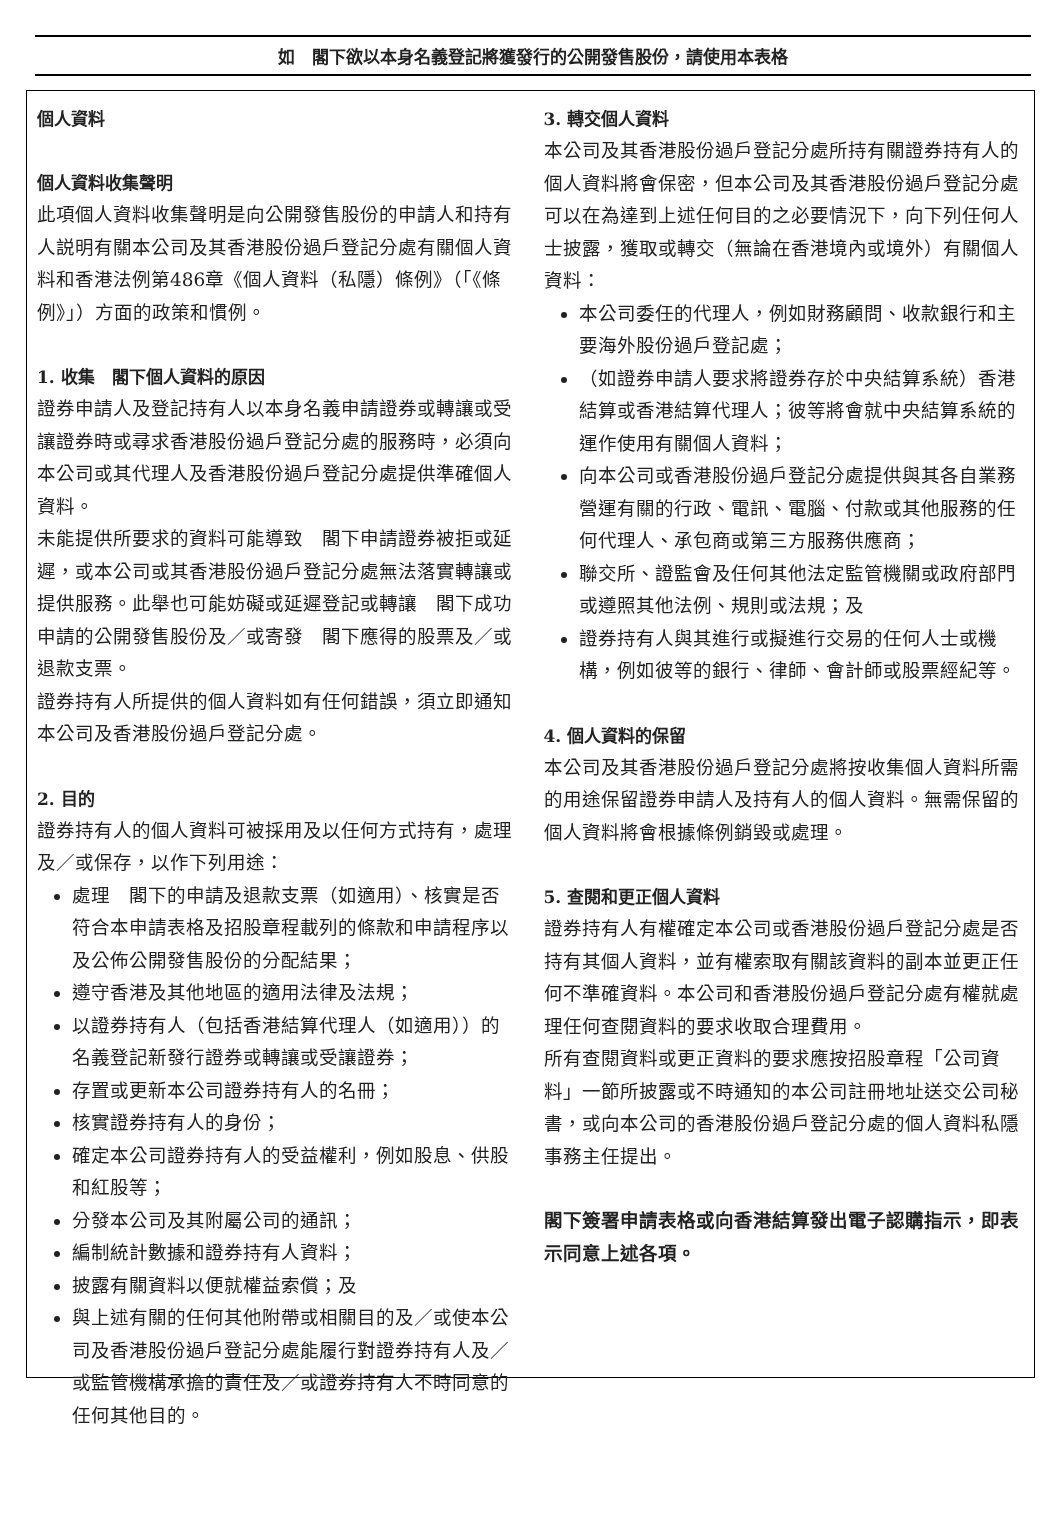如　閣下欲以本身名義登記將獲發行的公開發售股份，請使用本表格
個人資料
個人資料收集聲明
此項個人資料收集聲明是向公開發售股份的申請人和持有人説明有關本公司及其香港股份過戶登記分處有關個人資料和香港法例第486章《個人資料（私隱）條例》（「《條例》」）方面的政策和慣例。
1. 收集　閣下個人資料的原因
證券申請人及登記持有人以本身名義申請證券或轉讓或受讓證券時或尋求香港股份過戶登記分處的服務時，必須向本公司或其代理人及香港股份過戶登記分處提供準確個人資料。
未能提供所要求的資料可能導致　閣下申請證券被拒或延遲，或本公司或其香港股份過戶登記分處無法落實轉讓或提供服務。此舉也可能妨礙或延遲登記或轉讓　閣下成功申請的公開發售股份及／或寄發　閣下應得的股票及／或退款支票。
證券持有人所提供的個人資料如有任何錯誤，須立即通知本公司及香港股份過戶登記分處。
2. 目的
證券持有人的個人資料可被採用及以任何方式持有，處理及／或保存，以作下列用途：
處理　閣下的申請及退款支票（如適用）、核實是否符合本申請表格及招股章程載列的條款和申請程序以及公佈公開發售股份的分配結果；
遵守香港及其他地區的適用法律及法規；
以證券持有人（包括香港結算代理人（如適用））的名義登記新發行證券或轉讓或受讓證券；
存置或更新本公司證券持有人的名冊；
核實證券持有人的身份；
確定本公司證券持有人的受益權利，例如股息、供股和紅股等；
分發本公司及其附屬公司的通訊；
編制統計數據和證券持有人資料；
披露有關資料以便就權益索償；及
與上述有關的任何其他附帶或相關目的及／或使本公司及香港股份過戶登記分處能履行對證券持有人及／或監管機構承擔的責任及／或證券持有人不時同意的任何其他目的。
3. 轉交個人資料
本公司及其香港股份過戶登記分處所持有關證券持有人的個人資料將會保密，但本公司及其香港股份過戶登記分處可以在為達到上述任何目的之必要情況下，向下列任何人士披露，獲取或轉交（無論在香港境內或境外）有關個人資料：
本公司委任的代理人，例如財務顧問、收款銀行和主要海外股份過戶登記處；
（如證券申請人要求將證券存於中央結算系統）香港結算或香港結算代理人；彼等將會就中央結算系統的運作使用有關個人資料；
向本公司或香港股份過戶登記分處提供與其各自業務營運有關的行政、電訊、電腦、付款或其他服務的任何代理人、承包商或第三方服務供應商；
聯交所、證監會及任何其他法定監管機關或政府部門或遵照其他法例、規則或法規；及
證券持有人與其進行或擬進行交易的任何人士或機構，例如彼等的銀行、律師、會計師或股票經紀等。
4. 個人資料的保留
本公司及其香港股份過戶登記分處將按收集個人資料所需的用途保留證券申請人及持有人的個人資料。無需保留的個人資料將會根據條例銷毀或處理。
5. 查閱和更正個人資料
證券持有人有權確定本公司或香港股份過戶登記分處是否持有其個人資料，並有權索取有關該資料的副本並更正任何不準確資料。本公司和香港股份過戶登記分處有權就處理任何查閱資料的要求收取合理費用。
所有查閱資料或更正資料的要求應按招股章程「公司資料」一節所披露或不時通知的本公司註冊地址送交公司秘書，或向本公司的香港股份過戶登記分處的個人資料私隱事務主任提出。
閣下簽署申請表格或向香港結算發出電子認購指示，即表示同意上述各項。